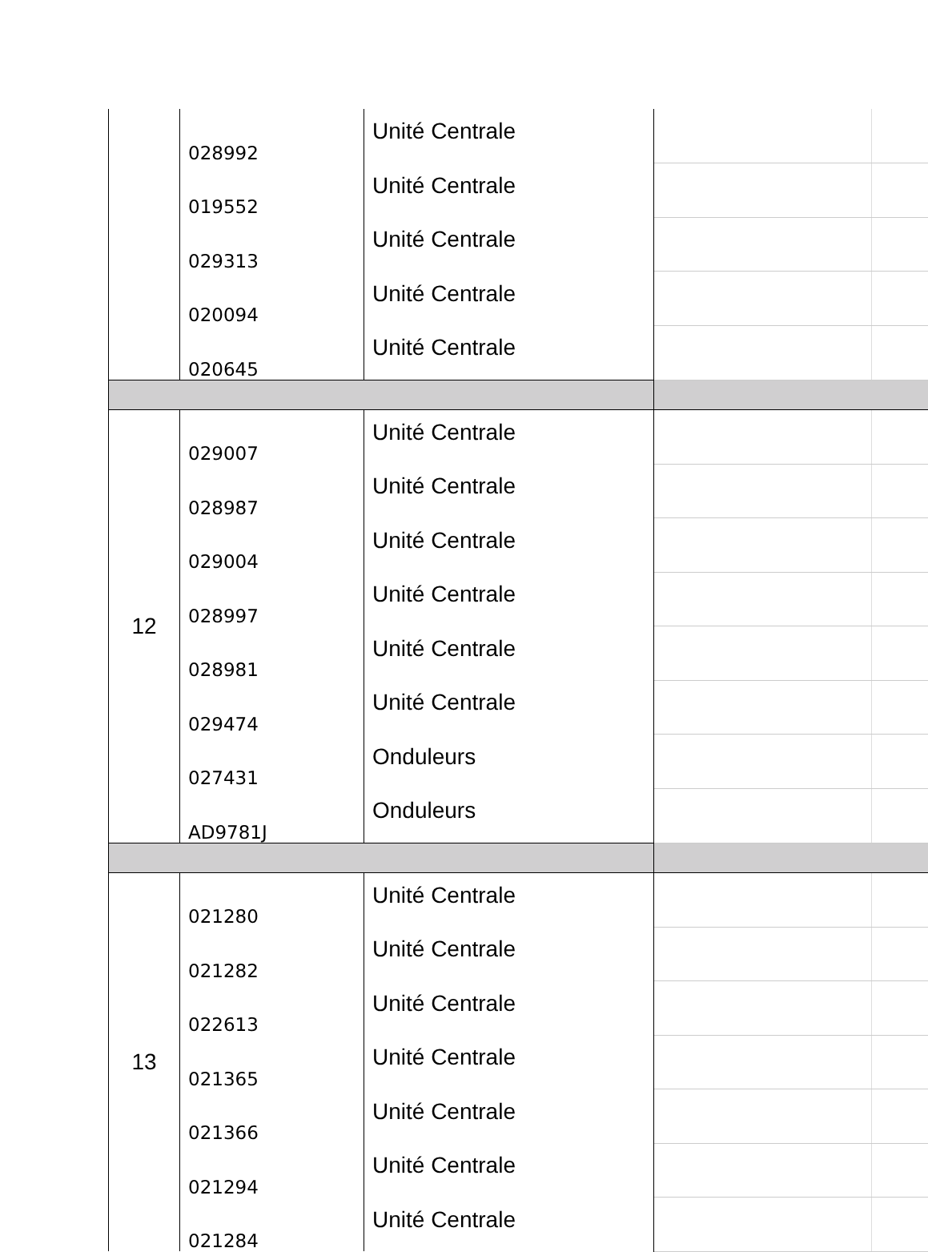| | 028992 | Unité Centrale | | |
| | 019552 | Unité Centrale | | |
| | 029313 | Unité Centrale | | |
| | 020094 | Unité Centrale | | |
| | 020645 | Unité Centrale | | |
| 12 | 029007 | Unité Centrale | | |
| | 028987 | Unité Centrale | | |
| | 029004 | Unité Centrale | | |
| | 028997 | Unité Centrale | | |
| | 028981 | Unité Centrale | | |
| | 029474 | Unité Centrale | | |
| | 027431 | Onduleurs | | |
| | AD9781J | Onduleurs | | |
| 13 | 021280 | Unité Centrale | | |
| | 021282 | Unité Centrale | | |
| | 022613 | Unité Centrale | | |
| | 021365 | Unité Centrale | | |
| | 021366 | Unité Centrale | | |
| | 021294 | Unité Centrale | | |
| | 021284 | Unité Centrale | | |